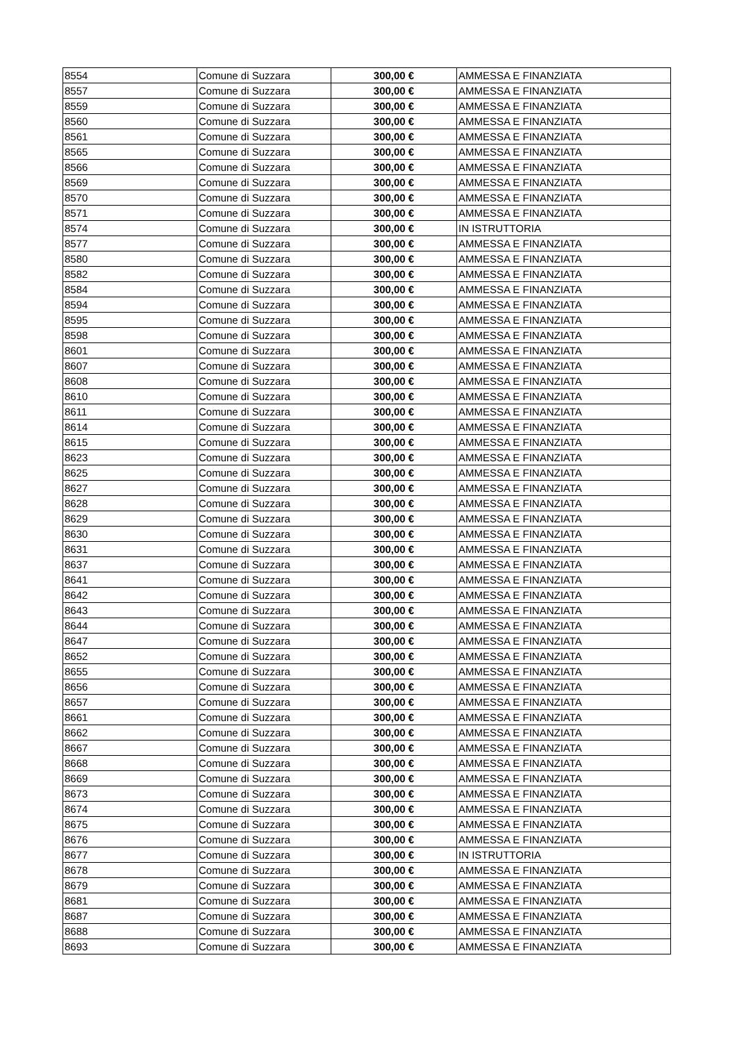| 8554 | Comune di Suzzara | 300,00 € | AMMESSA E FINANZIATA |
| 8557 | Comune di Suzzara | 300,00 € | AMMESSA E FINANZIATA |
| 8559 | Comune di Suzzara | 300,00 € | AMMESSA E FINANZIATA |
| 8560 | Comune di Suzzara | 300,00 € | AMMESSA E FINANZIATA |
| 8561 | Comune di Suzzara | 300,00 € | AMMESSA E FINANZIATA |
| 8565 | Comune di Suzzara | 300,00 € | AMMESSA E FINANZIATA |
| 8566 | Comune di Suzzara | 300,00 € | AMMESSA E FINANZIATA |
| 8569 | Comune di Suzzara | 300,00 € | AMMESSA E FINANZIATA |
| 8570 | Comune di Suzzara | 300,00 € | AMMESSA E FINANZIATA |
| 8571 | Comune di Suzzara | 300,00 € | AMMESSA E FINANZIATA |
| 8574 | Comune di Suzzara | 300,00 € | IN ISTRUTTORIA |
| 8577 | Comune di Suzzara | 300,00 € | AMMESSA E FINANZIATA |
| 8580 | Comune di Suzzara | 300,00 € | AMMESSA E FINANZIATA |
| 8582 | Comune di Suzzara | 300,00 € | AMMESSA E FINANZIATA |
| 8584 | Comune di Suzzara | 300,00 € | AMMESSA E FINANZIATA |
| 8594 | Comune di Suzzara | 300,00 € | AMMESSA E FINANZIATA |
| 8595 | Comune di Suzzara | 300,00 € | AMMESSA E FINANZIATA |
| 8598 | Comune di Suzzara | 300,00 € | AMMESSA E FINANZIATA |
| 8601 | Comune di Suzzara | 300,00 € | AMMESSA E FINANZIATA |
| 8607 | Comune di Suzzara | 300,00 € | AMMESSA E FINANZIATA |
| 8608 | Comune di Suzzara | 300,00 € | AMMESSA E FINANZIATA |
| 8610 | Comune di Suzzara | 300,00 € | AMMESSA E FINANZIATA |
| 8611 | Comune di Suzzara | 300,00 € | AMMESSA E FINANZIATA |
| 8614 | Comune di Suzzara | 300,00 € | AMMESSA E FINANZIATA |
| 8615 | Comune di Suzzara | 300,00 € | AMMESSA E FINANZIATA |
| 8623 | Comune di Suzzara | 300,00 € | AMMESSA E FINANZIATA |
| 8625 | Comune di Suzzara | 300,00 € | AMMESSA E FINANZIATA |
| 8627 | Comune di Suzzara | 300,00 € | AMMESSA E FINANZIATA |
| 8628 | Comune di Suzzara | 300,00 € | AMMESSA E FINANZIATA |
| 8629 | Comune di Suzzara | 300,00 € | AMMESSA E FINANZIATA |
| 8630 | Comune di Suzzara | 300,00 € | AMMESSA E FINANZIATA |
| 8631 | Comune di Suzzara | 300,00 € | AMMESSA E FINANZIATA |
| 8637 | Comune di Suzzara | 300,00 € | AMMESSA E FINANZIATA |
| 8641 | Comune di Suzzara | 300,00 € | AMMESSA E FINANZIATA |
| 8642 | Comune di Suzzara | 300,00 € | AMMESSA E FINANZIATA |
| 8643 | Comune di Suzzara | 300,00 € | AMMESSA E FINANZIATA |
| 8644 | Comune di Suzzara | 300,00 € | AMMESSA E FINANZIATA |
| 8647 | Comune di Suzzara | 300,00 € | AMMESSA E FINANZIATA |
| 8652 | Comune di Suzzara | 300,00 € | AMMESSA E FINANZIATA |
| 8655 | Comune di Suzzara | 300,00 € | AMMESSA E FINANZIATA |
| 8656 | Comune di Suzzara | 300,00 € | AMMESSA E FINANZIATA |
| 8657 | Comune di Suzzara | 300,00 € | AMMESSA E FINANZIATA |
| 8661 | Comune di Suzzara | 300,00 € | AMMESSA E FINANZIATA |
| 8662 | Comune di Suzzara | 300,00 € | AMMESSA E FINANZIATA |
| 8667 | Comune di Suzzara | 300,00 € | AMMESSA E FINANZIATA |
| 8668 | Comune di Suzzara | 300,00 € | AMMESSA E FINANZIATA |
| 8669 | Comune di Suzzara | 300,00 € | AMMESSA E FINANZIATA |
| 8673 | Comune di Suzzara | 300,00 € | AMMESSA E FINANZIATA |
| 8674 | Comune di Suzzara | 300,00 € | AMMESSA E FINANZIATA |
| 8675 | Comune di Suzzara | 300,00 € | AMMESSA E FINANZIATA |
| 8676 | Comune di Suzzara | 300,00 € | AMMESSA E FINANZIATA |
| 8677 | Comune di Suzzara | 300,00 € | IN ISTRUTTORIA |
| 8678 | Comune di Suzzara | 300,00 € | AMMESSA E FINANZIATA |
| 8679 | Comune di Suzzara | 300,00 € | AMMESSA E FINANZIATA |
| 8681 | Comune di Suzzara | 300,00 € | AMMESSA E FINANZIATA |
| 8687 | Comune di Suzzara | 300,00 € | AMMESSA E FINANZIATA |
| 8688 | Comune di Suzzara | 300,00 € | AMMESSA E FINANZIATA |
| 8693 | Comune di Suzzara | 300,00 € | AMMESSA E FINANZIATA |